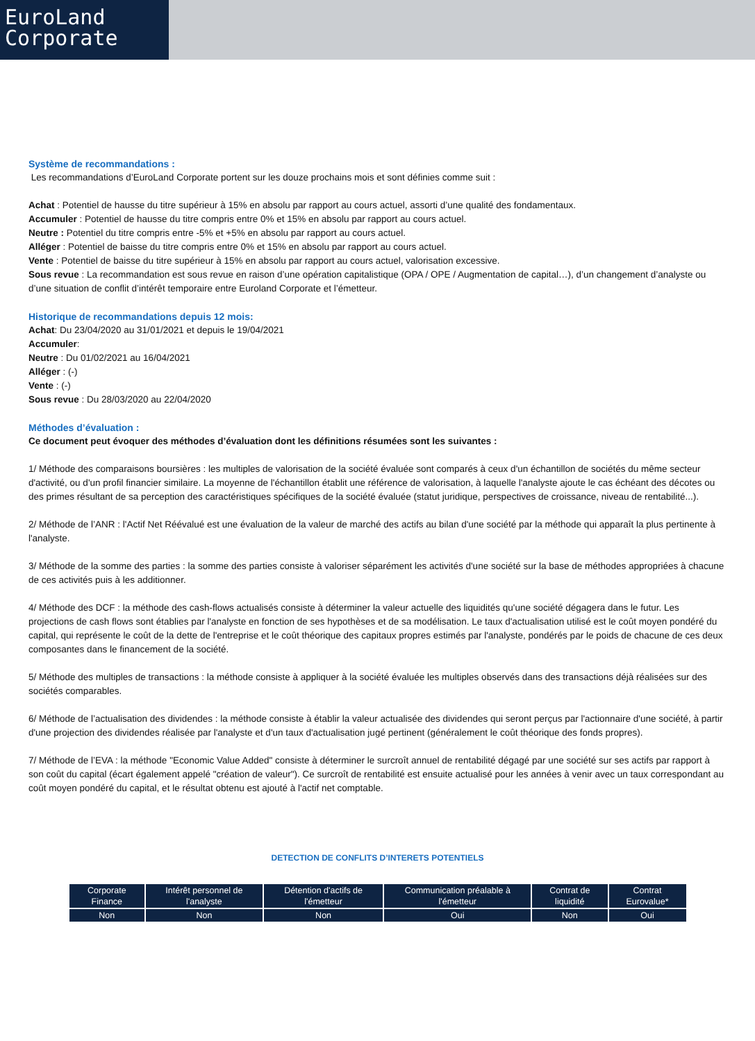EuroLand
Corporate
Système de recommandations :
Les recommandations d’EuroLand Corporate portent sur les douze prochains mois et sont définies comme suit :
Achat : Potentiel de hausse du titre supérieur à 15% en absolu par rapport au cours actuel, assorti d’une qualité des fondamentaux.
Accumuler : Potentiel de hausse du titre compris entre 0% et 15% en absolu par rapport au cours actuel.
Neutre : Potentiel du titre compris entre -5% et +5% en absolu par rapport au cours actuel.
Alléger : Potentiel de baisse du titre compris entre 0% et 15% en absolu par rapport au cours actuel.
Vente : Potentiel de baisse du titre supérieur à 15% en absolu par rapport au cours actuel, valorisation excessive.
Sous revue : La recommandation est sous revue en raison d’une opération capitalistique (OPA / OPE / Augmentation de capital…), d’un changement d’analyste ou d’une situation de conflit d’intérêt temporaire entre Euroland Corporate et l’émetteur.
Historique de recommandations depuis 12 mois:
Achat: Du 23/04/2020 au 31/01/2021 et depuis le 19/04/2021
Accumuler:
Neutre : Du 01/02/2021 au 16/04/2021
Alléger : (-)
Vente : (-)
Sous revue : Du 28/03/2020 au 22/04/2020
Méthodes d’évaluation :
Ce document peut évoquer des méthodes d’évaluation dont les définitions résumées sont les suivantes :
1/ Méthode des comparaisons boursières : les multiples de valorisation de la société évaluée sont comparés à ceux d'un échantillon de sociétés du même secteur d'activité, ou d'un profil financier similaire. La moyenne de l'échantillon établit une référence de valorisation, à laquelle l'analyste ajoute le cas échéant des décotes ou des primes résultant de sa perception des caractéristiques spécifiques de la société évaluée (statut juridique, perspectives de croissance, niveau de rentabilité...).
2/ Méthode de l’ANR : l'Actif Net Réévalué est une évaluation de la valeur de marché des actifs au bilan d'une société par la méthode qui apparaît la plus pertinente à l'analyste.
3/ Méthode de la somme des parties : la somme des parties consiste à valoriser séparément les activités d'une société sur la base de méthodes appropriées à chacune de ces activités puis à les additionner.
4/ Méthode des DCF : la méthode des cash-flows actualisés consiste à déterminer la valeur actuelle des liquidités qu'une société dégagera dans le futur. Les projections de cash flows sont établies par l'analyste en fonction de ses hypothèses et de sa modélisation. Le taux d'actualisation utilisé est le coût moyen pondéré du capital, qui représente le coût de la dette de l'entreprise et le coût théorique des capitaux propres estimés par l'analyste, pondérés par le poids de chacune de ces deux composantes dans le financement de la société.
5/ Méthode des multiples de transactions : la méthode consiste à appliquer à la société évaluée les multiples observés dans des transactions déjà réalisées sur des sociétés comparables.
6/ Méthode de l’actualisation des dividendes : la méthode consiste à établir la valeur actualisée des dividendes qui seront perçus par l'actionnaire d'une société, à partir d'une projection des dividendes réalisée par l'analyste et d'un taux d'actualisation jugé pertinent (généralement le coût théorique des fonds propres).
7/ Méthode de l’EVA : la méthode "Economic Value Added" consiste à déterminer le surcroît annuel de rentabilité dégagé par une société sur ses actifs par rapport à son coût du capital (écart également appelé "création de valeur"). Ce surcroît de rentabilité est ensuite actualisé pour les années à venir avec un taux correspondant au coût moyen pondéré du capital, et le résultat obtenu est ajouté à l'actif net comptable.
DETECTION DE CONFLITS D’INTERETS POTENTIELS
| Corporate Finance | Intérêt personnel de l'analyste | Détention d'actifs de l'émetteur | Communication préalable à l'émetteur | Contrat de liquidité | Contrat Eurovalue* |
| --- | --- | --- | --- | --- | --- |
| Non | Non | Non | Oui | Non | Oui |